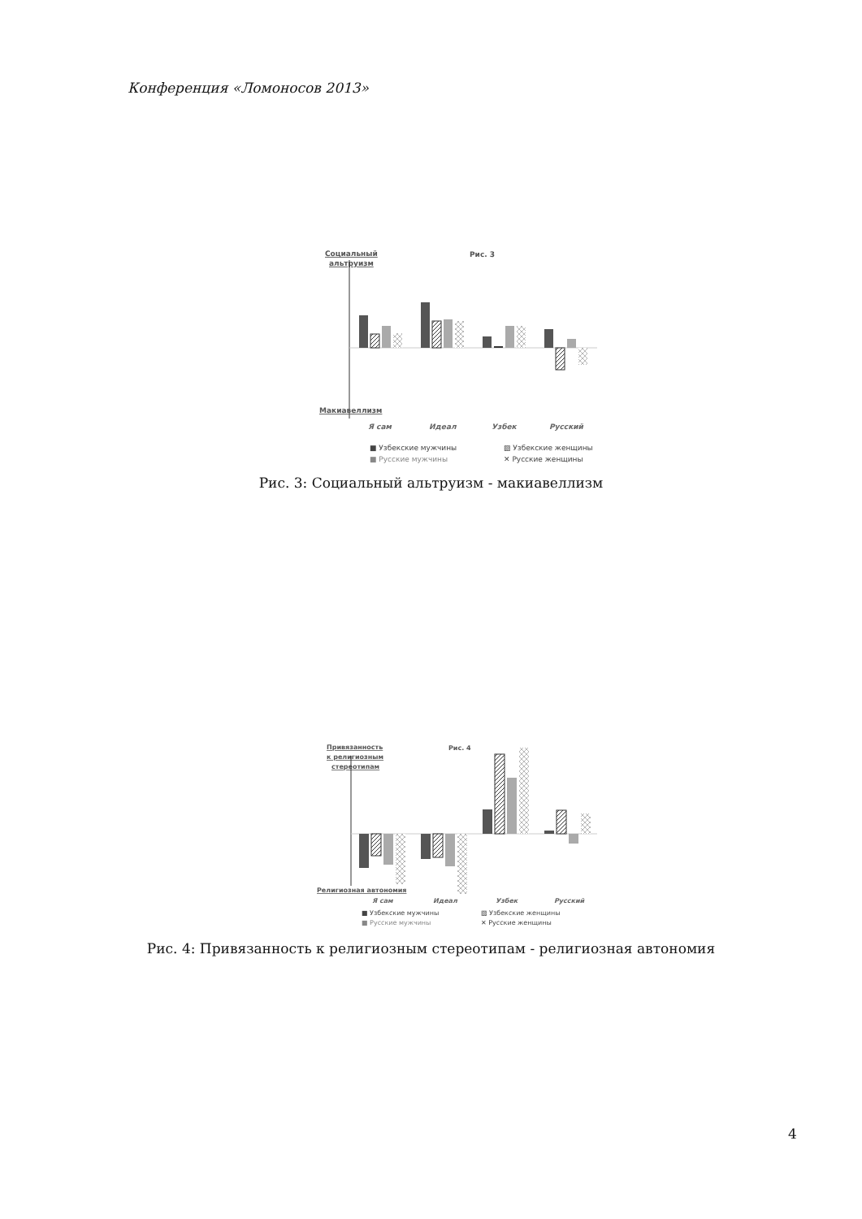Конференция «Ломоносов 2013»
Социальный
альтруизм
Рис. 3
Макиавеллизм
Я сам
Идеал
Узбек
Русский
■ Узбекские мужчины
▨ Узбекские женщины
■ Русские мужчины
✕ Русские женщины
Рис. 3: Социальный альтруизм - макиавеллизм
Привязанность
к религиозным
стереотипам
Рис. 4
Религиозная автономия
Я сам
Идеал
Узбек
Русский
■ Узбекские мужчины
▨ Узбекские женщины
■ Русские мужчины
✕ Русские женщины
Рис. 4: Привязанность к религиозным стереотипам - религиозная автономия
4